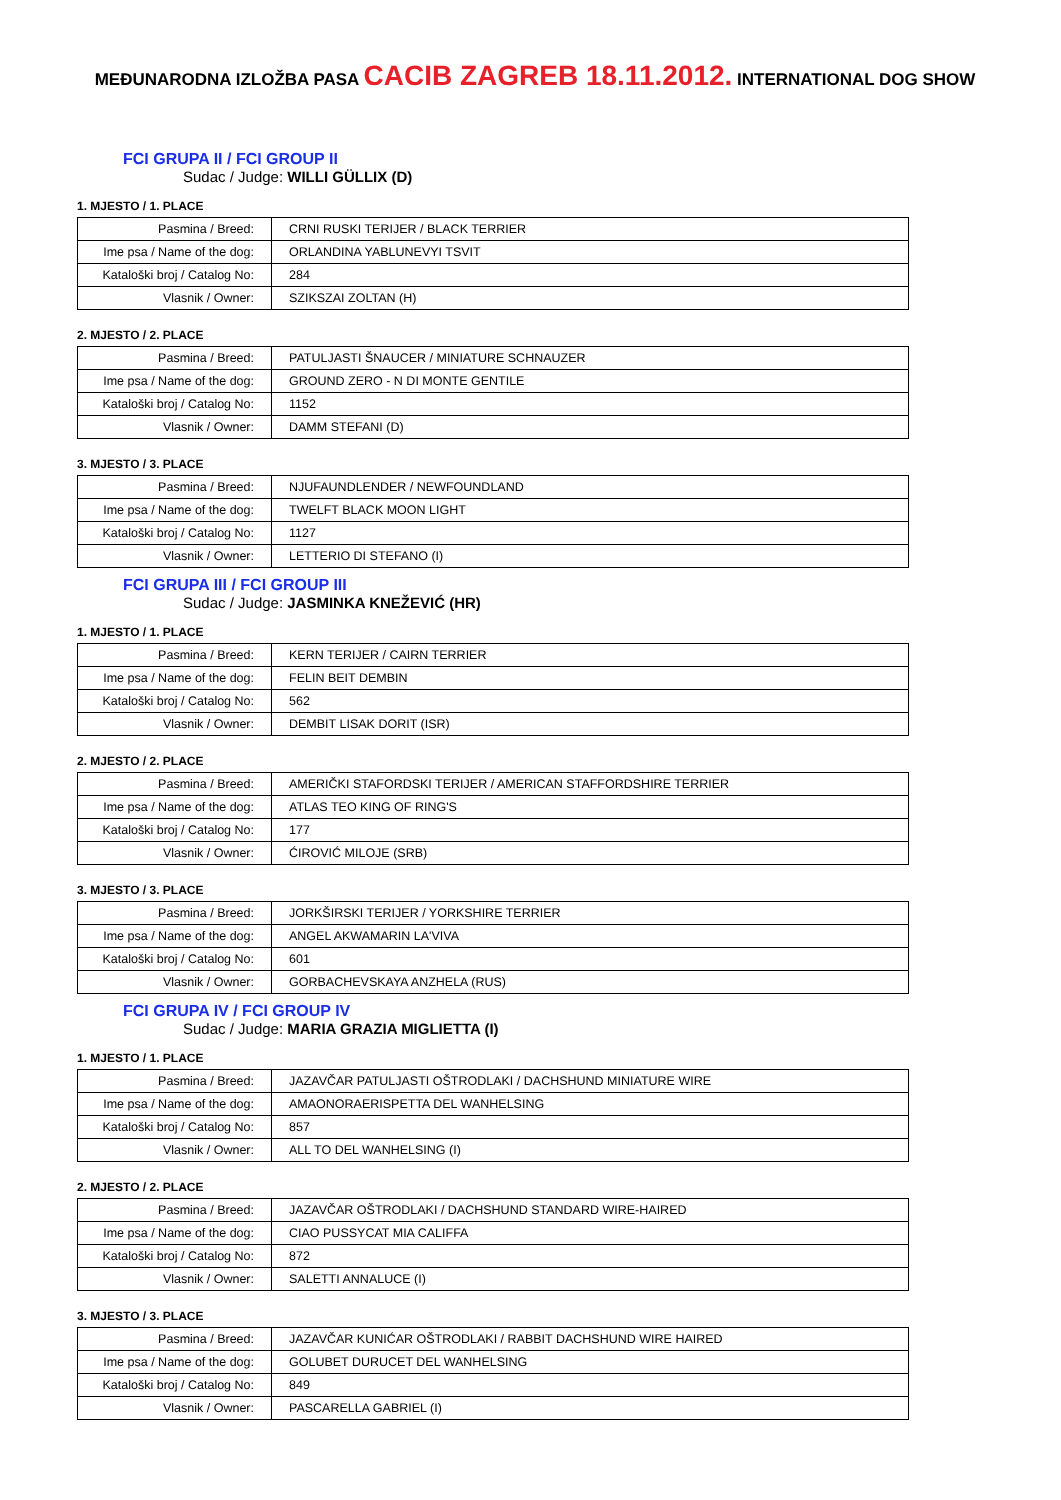MEĐUNARODNA IZLOŽBA PASA CACIB ZAGREB 18.11.2012. INTERNATIONAL DOG SHOW
FCI GRUPA II / FCI GROUP II
Sudac / Judge: WILLI GÜLLIX (D)
1. MJESTO / 1. PLACE
| Pasmina / Breed: | CRNI RUSKI TERIJER / BLACK TERRIER |
| Ime psa / Name of the dog: | ORLANDINA YABLUNEVYI TSVIT |
| Kataloški broj / Catalog No: | 284 |
| Vlasnik / Owner: | SZIKSZAI ZOLTAN (H) |
2. MJESTO / 2. PLACE
| Pasmina / Breed: | PATULJASTI ŠNAUCER / MINIATURE SCHNAUZER |
| Ime psa / Name of the dog: | GROUND ZERO - N DI MONTE GENTILE |
| Kataloški broj / Catalog No: | 1152 |
| Vlasnik / Owner: | DAMM STEFANI (D) |
3. MJESTO / 3. PLACE
| Pasmina / Breed: | NJUFAUNDLENDER / NEWFOUNDLAND |
| Ime psa / Name of the dog: | TWELFT BLACK MOON LIGHT |
| Kataloški broj / Catalog No: | 1127 |
| Vlasnik / Owner: | LETTERIO DI STEFANO (I) |
FCI GRUPA III / FCI GROUP III
Sudac / Judge: JASMINKA KNEŽEVIĆ (HR)
1. MJESTO / 1. PLACE
| Pasmina / Breed: | KERN TERIJER / CAIRN TERRIER |
| Ime psa / Name of the dog: | FELIN BEIT DEMBIN |
| Kataloški broj / Catalog No: | 562 |
| Vlasnik / Owner: | DEMBIT LISAK DORIT (ISR) |
2. MJESTO / 2. PLACE
| Pasmina / Breed: | AMERIČKI STAFORDSKI TERIJER / AMERICAN STAFFORDSHIRE TERRIER |
| Ime psa / Name of the dog: | ATLAS TEO KING OF RING'S |
| Kataloški broj / Catalog No: | 177 |
| Vlasnik / Owner: | ĆIROVIĆ MILOJE (SRB) |
3. MJESTO / 3. PLACE
| Pasmina / Breed: | JORKŠIRSKI TERIJER / YORKSHIRE TERRIER |
| Ime psa / Name of the dog: | ANGEL AKWAMARIN LA'VIVA |
| Kataloški broj / Catalog No: | 601 |
| Vlasnik / Owner: | GORBACHEVSKAYA ANZHELA (RUS) |
FCI GRUPA IV / FCI GROUP IV
Sudac / Judge: MARIA GRAZIA MIGLIETTA (I)
1. MJESTO / 1. PLACE
| Pasmina / Breed: | JAZAVČAR PATULJASTI OŠTRODLAKI / DACHSHUND MINIATURE WIRE |
| Ime psa / Name of the dog: | AMAONORAERISPETTA DEL WANHELSING |
| Kataloški broj / Catalog No: | 857 |
| Vlasnik / Owner: | ALL TO DEL WANHELSING (I) |
2. MJESTO / 2. PLACE
| Pasmina / Breed: | JAZAVČAR OŠTRODLAKI / DACHSHUND STANDARD WIRE-HAIRED |
| Ime psa / Name of the dog: | CIAO PUSSYCAT MIA CALIFFA |
| Kataloški broj / Catalog No: | 872 |
| Vlasnik / Owner: | SALETTI ANNALUCE (I) |
3. MJESTO / 3. PLACE
| Pasmina / Breed: | JAZAVČAR KUNIĆAR OŠTRODLAKI / RABBIT DACHSHUND WIRE HAIRED |
| Ime psa / Name of the dog: | GOLUBET DURUCET DEL WANHELSING |
| Kataloški broj / Catalog No: | 849 |
| Vlasnik / Owner: | PASCARELLA GABRIEL (I) |